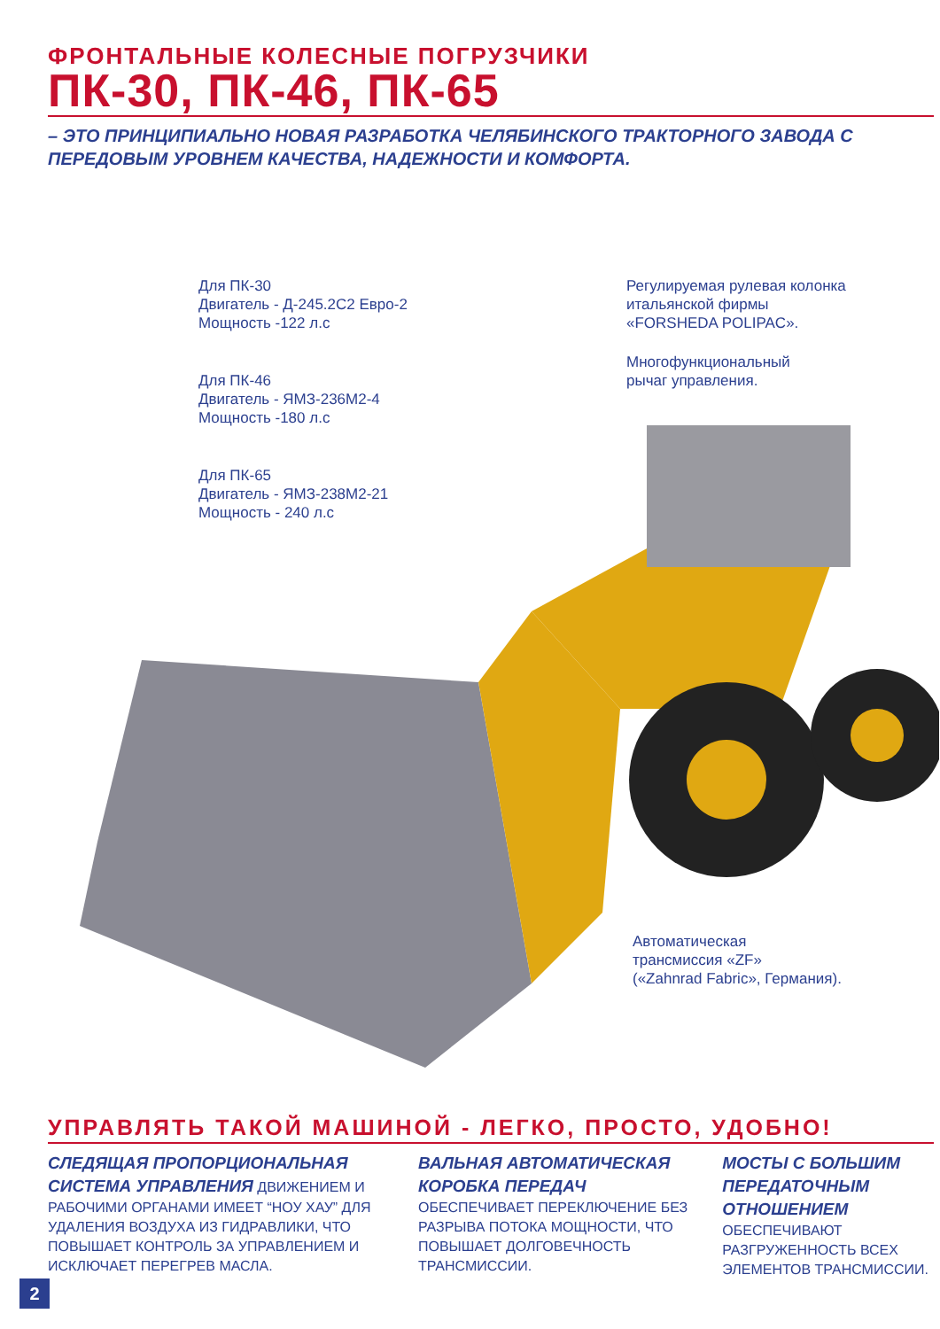ФРОНТАЛЬНЫЕ КОЛЕСНЫЕ ПОГРУЗЧИКИ
ПК-30, ПК-46, ПК-65
– ЭТО ПРИНЦИПИАЛЬНО НОВАЯ РАЗРАБОТКА ЧЕЛЯБИНСКОГО ТРАКТОРНОГО ЗАВОДА С ПЕРЕДОВЫМ УРОВНЕМ КАЧЕСТВА, НАДЕЖНОСТИ И КОМФОРТА.
Для ПК-30
Двигатель - Д-245.2С2 Евро-2
Мощность -122 л.с
Для ПК-46
Двигатель - ЯМЗ-236М2-4
Мощность -180 л.с
Для ПК-65
Двигатель - ЯМЗ-238М2-21
Мощность - 240 л.с
Регулируемая рулевая колонка
итальянской фирмы
«FORSHEDA POLIPAC».
Многофункциональный
рычаг управления.
Автоматическая
трансмиссия «ZF»
(«Zahnrad Fabric», Германия).
УПРАВЛЯТЬ ТАКОЙ МАШИНОЙ - ЛЕГКО, ПРОСТО, УДОБНО!
СЛЕДЯЩАЯ ПРОПОРЦИОНАЛЬНАЯ СИСТЕМА УПРАВЛЕНИЯ ДВИЖЕНИЕМ И РАБОЧИМИ ОРГАНАМИ ИМЕЕТ “НОУ ХАУ” ДЛЯ УДАЛЕНИЯ ВОЗДУХА ИЗ ГИДРАВЛИКИ, ЧТО ПОВЫШАЕТ КОНТРОЛЬ ЗА УПРАВЛЕНИЕМ И ИСКЛЮЧАЕТ ПЕРЕГРЕВ МАСЛА.
ВАЛЬНАЯ АВТОМАТИЧЕСКАЯ КОРОБКА ПЕРЕДАЧ ОБЕСПЕЧИВАЕТ ПЕРЕКЛЮЧЕНИЕ БЕЗ РАЗРЫВА ПОТОКА МОЩНОСТИ, ЧТО ПОВЫШАЕТ ДОЛГОВЕЧНОСТЬ ТРАНСМИССИИ.
МОСТЫ С БОЛЬШИМ ПЕРЕДАТОЧНЫМ ОТНОШЕНИЕМ ОБЕСПЕЧИВАЮТ РАЗГРУЖЕННОСТЬ ВСЕХ ЭЛЕМЕНТОВ ТРАНСМИССИИ.
2